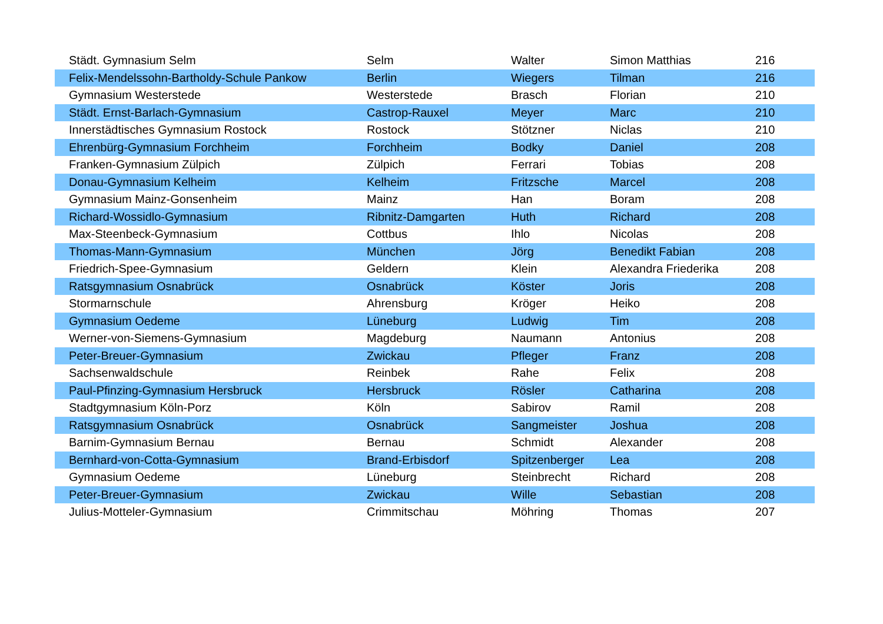| Städt. Gymnasium Selm | Selm | Walter | Simon Matthias | 216 |
| Felix-Mendelssohn-Bartholdy-Schule Pankow | Berlin | Wiegers | Tilman | 216 |
| Gymnasium Westerstede | Westerstede | Brasch | Florian | 210 |
| Städt. Ernst-Barlach-Gymnasium | Castrop-Rauxel | Meyer | Marc | 210 |
| Innerstädtisches Gymnasium Rostock | Rostock | Stötzner | Niclas | 210 |
| Ehrenbürg-Gymnasium Forchheim | Forchheim | Bodky | Daniel | 208 |
| Franken-Gymnasium Zülpich | Zülpich | Ferrari | Tobias | 208 |
| Donau-Gymnasium Kelheim | Kelheim | Fritzsche | Marcel | 208 |
| Gymnasium Mainz-Gonsenheim | Mainz | Han | Boram | 208 |
| Richard-Wossidlo-Gymnasium | Ribnitz-Damgarten | Huth | Richard | 208 |
| Max-Steenbeck-Gymnasium | Cottbus | Ihlo | Nicolas | 208 |
| Thomas-Mann-Gymnasium | München | Jörg | Benedikt Fabian | 208 |
| Friedrich-Spee-Gymnasium | Geldern | Klein | Alexandra Friederika | 208 |
| Ratsgymnasium Osnabrück | Osnabrück | Köster | Joris | 208 |
| Stormarnschule | Ahrensburg | Kröger | Heiko | 208 |
| Gymnasium Oedeme | Lüneburg | Ludwig | Tim | 208 |
| Werner-von-Siemens-Gymnasium | Magdeburg | Naumann | Antonius | 208 |
| Peter-Breuer-Gymnasium | Zwickau | Pfleger | Franz | 208 |
| Sachsenwaldschule | Reinbek | Rahe | Felix | 208 |
| Paul-Pfinzing-Gymnasium Hersbruck | Hersbruck | Rösler | Catharina | 208 |
| Stadtgymnasium Köln-Porz | Köln | Sabirov | Ramil | 208 |
| Ratsgymnasium Osnabrück | Osnabrück | Sangmeister | Joshua | 208 |
| Barnim-Gymnasium Bernau | Bernau | Schmidt | Alexander | 208 |
| Bernhard-von-Cotta-Gymnasium | Brand-Erbisdorf | Spitzenberger | Lea | 208 |
| Gymnasium Oedeme | Lüneburg | Steinbrecht | Richard | 208 |
| Peter-Breuer-Gymnasium | Zwickau | Wille | Sebastian | 208 |
| Julius-Motteler-Gymnasium | Crimmitschau | Möhring | Thomas | 207 |